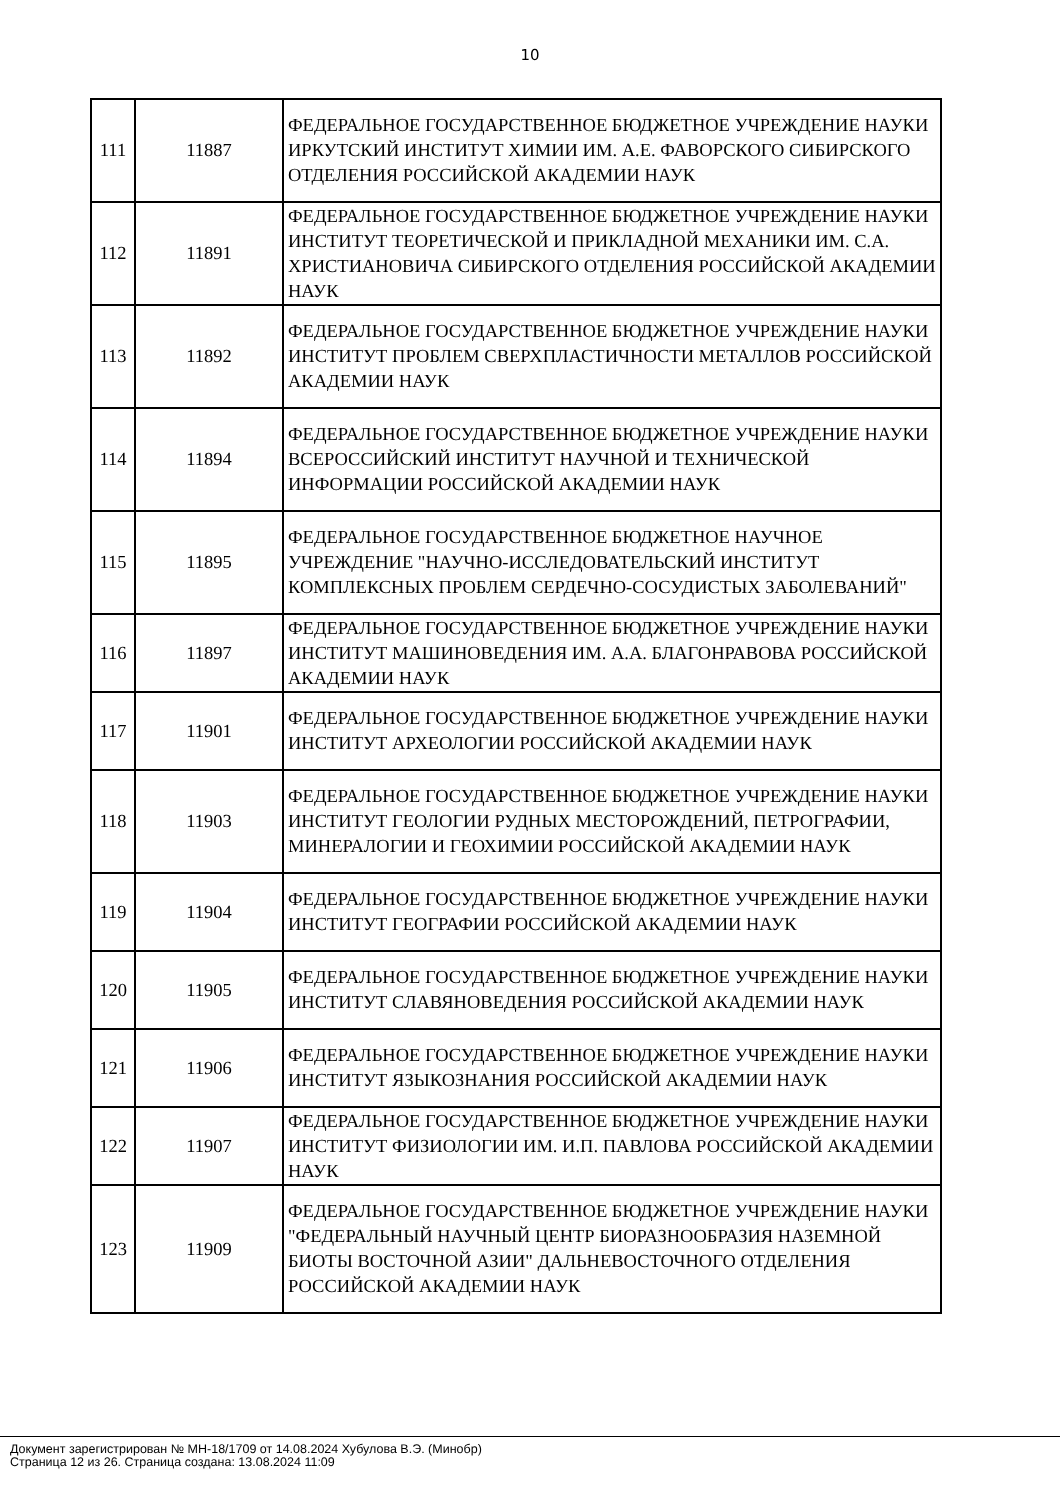10
| 111 | 11887 | ФЕДЕРАЛЬНОЕ ГОСУДАРСТВЕННОЕ БЮДЖЕТНОЕ УЧРЕЖДЕНИЕ НАУКИ ИРКУТСКИЙ ИНСТИТУТ ХИМИИ ИМ. А.Е. ФАВОРСКОГО СИБИРСКОГО ОТДЕЛЕНИЯ РОССИЙСКОЙ АКАДЕМИИ НАУК |
| 112 | 11891 | ФЕДЕРАЛЬНОЕ ГОСУДАРСТВЕННОЕ БЮДЖЕТНОЕ УЧРЕЖДЕНИЕ НАУКИ ИНСТИТУТ ТЕОРЕТИЧЕСКОЙ И ПРИКЛАДНОЙ МЕХАНИКИ ИМ. С.А. ХРИСТИАНОВИЧА СИБИРСКОГО ОТДЕЛЕНИЯ РОССИЙСКОЙ АКАДЕМИИ НАУК |
| 113 | 11892 | ФЕДЕРАЛЬНОЕ ГОСУДАРСТВЕННОЕ БЮДЖЕТНОЕ УЧРЕЖДЕНИЕ НАУКИ ИНСТИТУТ ПРОБЛЕМ СВЕРХПЛАСТИЧНОСТИ МЕТАЛЛОВ РОССИЙСКОЙ АКАДЕМИИ НАУК |
| 114 | 11894 | ФЕДЕРАЛЬНОЕ ГОСУДАРСТВЕННОЕ БЮДЖЕТНОЕ УЧРЕЖДЕНИЕ НАУКИ ВСЕРОССИЙСКИЙ ИНСТИТУТ НАУЧНОЙ И ТЕХНИЧЕСКОЙ ИНФОРМАЦИИ РОССИЙСКОЙ АКАДЕМИИ НАУК |
| 115 | 11895 | ФЕДЕРАЛЬНОЕ ГОСУДАРСТВЕННОЕ БЮДЖЕТНОЕ НАУЧНОЕ УЧРЕЖДЕНИЕ "НАУЧНО-ИССЛЕДОВАТЕЛЬСКИЙ ИНСТИТУТ КОМПЛЕКСНЫХ ПРОБЛЕМ СЕРДЕЧНО-СОСУДИСТЫХ ЗАБОЛЕВАНИЙ" |
| 116 | 11897 | ФЕДЕРАЛЬНОЕ ГОСУДАРСТВЕННОЕ БЮДЖЕТНОЕ УЧРЕЖДЕНИЕ НАУКИ ИНСТИТУТ МАШИНОВЕДЕНИЯ ИМ. А.А. БЛАГОНРАВОВА РОССИЙСКОЙ АКАДЕМИИ НАУК |
| 117 | 11901 | ФЕДЕРАЛЬНОЕ ГОСУДАРСТВЕННОЕ БЮДЖЕТНОЕ УЧРЕЖДЕНИЕ НАУКИ ИНСТИТУТ АРХЕОЛОГИИ РОССИЙСКОЙ АКАДЕМИИ НАУК |
| 118 | 11903 | ФЕДЕРАЛЬНОЕ ГОСУДАРСТВЕННОЕ БЮДЖЕТНОЕ УЧРЕЖДЕНИЕ НАУКИ ИНСТИТУТ ГЕОЛОГИИ РУДНЫХ МЕСТОРОЖДЕНИЙ, ПЕТРОГРАФИИ, МИНЕРАЛОГИИ И ГЕОХИМИИ РОССИЙСКОЙ АКАДЕМИИ НАУК |
| 119 | 11904 | ФЕДЕРАЛЬНОЕ ГОСУДАРСТВЕННОЕ БЮДЖЕТНОЕ УЧРЕЖДЕНИЕ НАУКИ ИНСТИТУТ ГЕОГРАФИИ РОССИЙСКОЙ АКАДЕМИИ НАУК |
| 120 | 11905 | ФЕДЕРАЛЬНОЕ ГОСУДАРСТВЕННОЕ БЮДЖЕТНОЕ УЧРЕЖДЕНИЕ НАУКИ ИНСТИТУТ СЛАВЯНОВЕДЕНИЯ РОССИЙСКОЙ АКАДЕМИИ НАУК |
| 121 | 11906 | ФЕДЕРАЛЬНОЕ ГОСУДАРСТВЕННОЕ БЮДЖЕТНОЕ УЧРЕЖДЕНИЕ НАУКИ ИНСТИТУТ ЯЗЫКОЗНАНИЯ РОССИЙСКОЙ АКАДЕМИИ НАУК |
| 122 | 11907 | ФЕДЕРАЛЬНОЕ ГОСУДАРСТВЕННОЕ БЮДЖЕТНОЕ УЧРЕЖДЕНИЕ НАУКИ ИНСТИТУТ ФИЗИОЛОГИИ ИМ. И.П. ПАВЛОВА РОССИЙСКОЙ АКАДЕМИИ НАУК |
| 123 | 11909 | ФЕДЕРАЛЬНОЕ ГОСУДАРСТВЕННОЕ БЮДЖЕТНОЕ УЧРЕЖДЕНИЕ НАУКИ "ФЕДЕРАЛЬНЫЙ НАУЧНЫЙ ЦЕНТР БИОРАЗНООБРАЗИЯ НАЗЕМНОЙ БИОТЫ ВОСТОЧНОЙ АЗИИ" ДАЛЬНЕВОСТОЧНОГО ОТДЕЛЕНИЯ РОССИЙСКОЙ АКАДЕМИИ НАУК |
Документ зарегистрирован № МН-18/1709 от 14.08.2024 Хубулова В.Э. (Минобр)
Страница 12 из 26. Страница создана: 13.08.2024 11:09